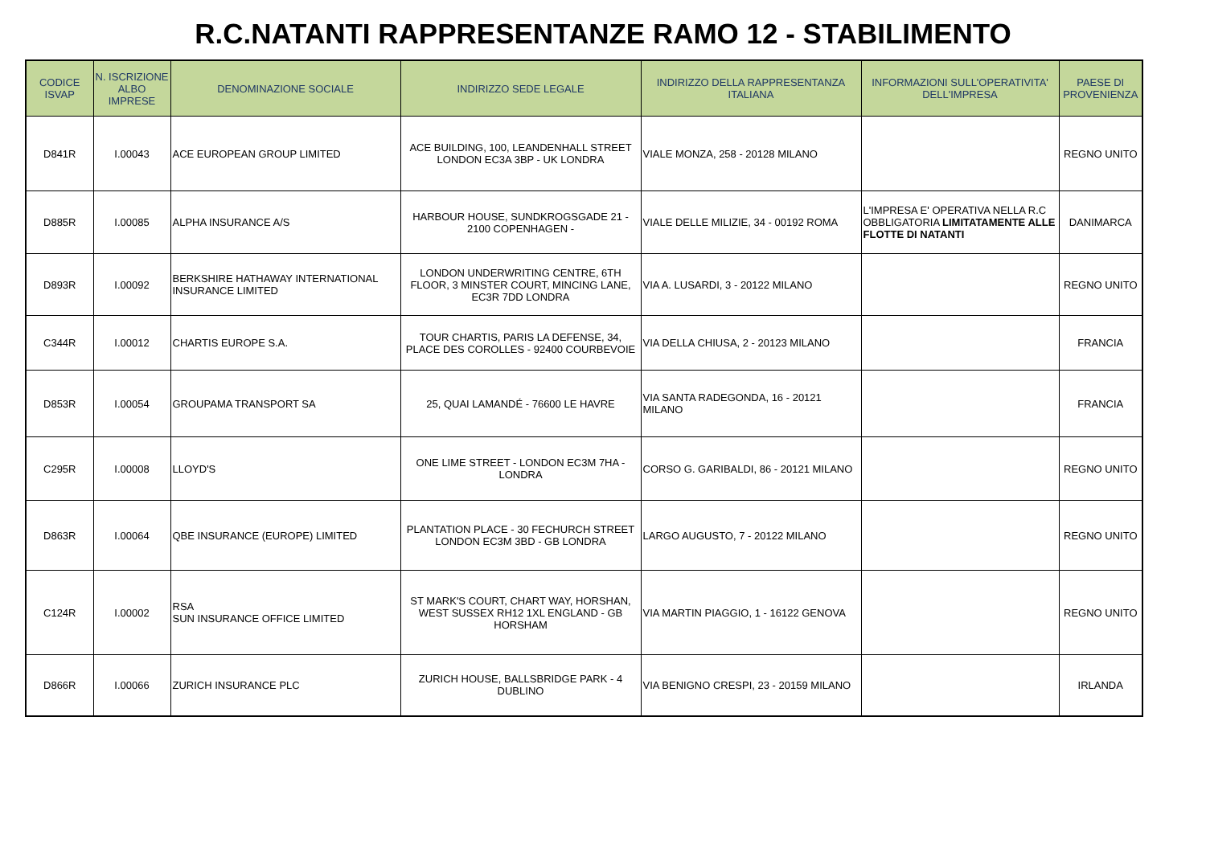R.C.NATANTI RAPPRESENTANZE RAMO 12 - STABILIMENTO
| CODICE ISVAP | N. ISCRIZIONE ALBO IMPRESE | DENOMINAZIONE SOCIALE | INDIRIZZO SEDE LEGALE | INDIRIZZO DELLA RAPPRESENTANZA ITALIANA | INFORMAZIONI SULL'OPERATIVITA' DELL'IMPRESA | PAESE DI PROVENIENZA |
| --- | --- | --- | --- | --- | --- | --- |
| D841R | I.00043 | ACE EUROPEAN GROUP LIMITED | ACE BUILDING, 100, LEANDENHALL STREET LONDON EC3A 3BP - UK LONDRA | VIALE MONZA, 258 - 20128 MILANO | | REGNO UNITO |
| D885R | I.00085 | ALPHA INSURANCE A/S | HARBOUR HOUSE, SUNDKROGSGADE 21 - 2100 COPENHAGEN - | VIALE DELLE MILIZIE, 34 - 00192 ROMA | L'IMPRESA E' OPERATIVA NELLA R.C OBBLIGATORIA LIMITATAMENTE ALLE FLOTTE DI NATANTI | DANIMARCA |
| D893R | I.00092 | BERKSHIRE HATHAWAY INTERNATIONAL INSURANCE LIMITED | LONDON UNDERWRITING CENTRE, 6TH FLOOR, 3 MINSTER COURT, MINCING LANE, EC3R 7DD LONDRA | VIA A. LUSARDI, 3 - 20122 MILANO | | REGNO UNITO |
| C344R | I.00012 | CHARTIS EUROPE S.A. | TOUR CHARTIS, PARIS LA DEFENSE, 34, PLACE DES COROLLES - 92400 COURBEVOIE | VIA DELLA CHIUSA, 2 - 20123 MILANO | | FRANCIA |
| D853R | I.00054 | GROUPAMA TRANSPORT SA | 25, QUAI LAMANDÉ - 76600 LE HAVRE | VIA SANTA RADEGONDA, 16 - 20121 MILANO | | FRANCIA |
| C295R | I.00008 | LLOYD'S | ONE LIME STREET - LONDON EC3M 7HA - LONDRA | CORSO G. GARIBALDI, 86 - 20121 MILANO | | REGNO UNITO |
| D863R | I.00064 | QBE INSURANCE (EUROPE) LIMITED | PLANTATION PLACE - 30 FECHURCH STREET LONDON EC3M 3BD - GB LONDRA | LARGO AUGUSTO, 7 - 20122 MILANO | | REGNO UNITO |
| C124R | I.00002 | RSA SUN INSURANCE OFFICE LIMITED | ST MARK'S COURT, CHART WAY, HORSHAN, WEST SUSSEX RH12 1XL ENGLAND - GB HORSHAM | VIA MARTIN PIAGGIO, 1 - 16122 GENOVA | | REGNO UNITO |
| D866R | I.00066 | ZURICH INSURANCE PLC | ZURICH HOUSE, BALLSBRIDGE PARK - 4 DUBLINO | VIA BENIGNO CRESPI, 23 - 20159 MILANO | | IRLANDA |